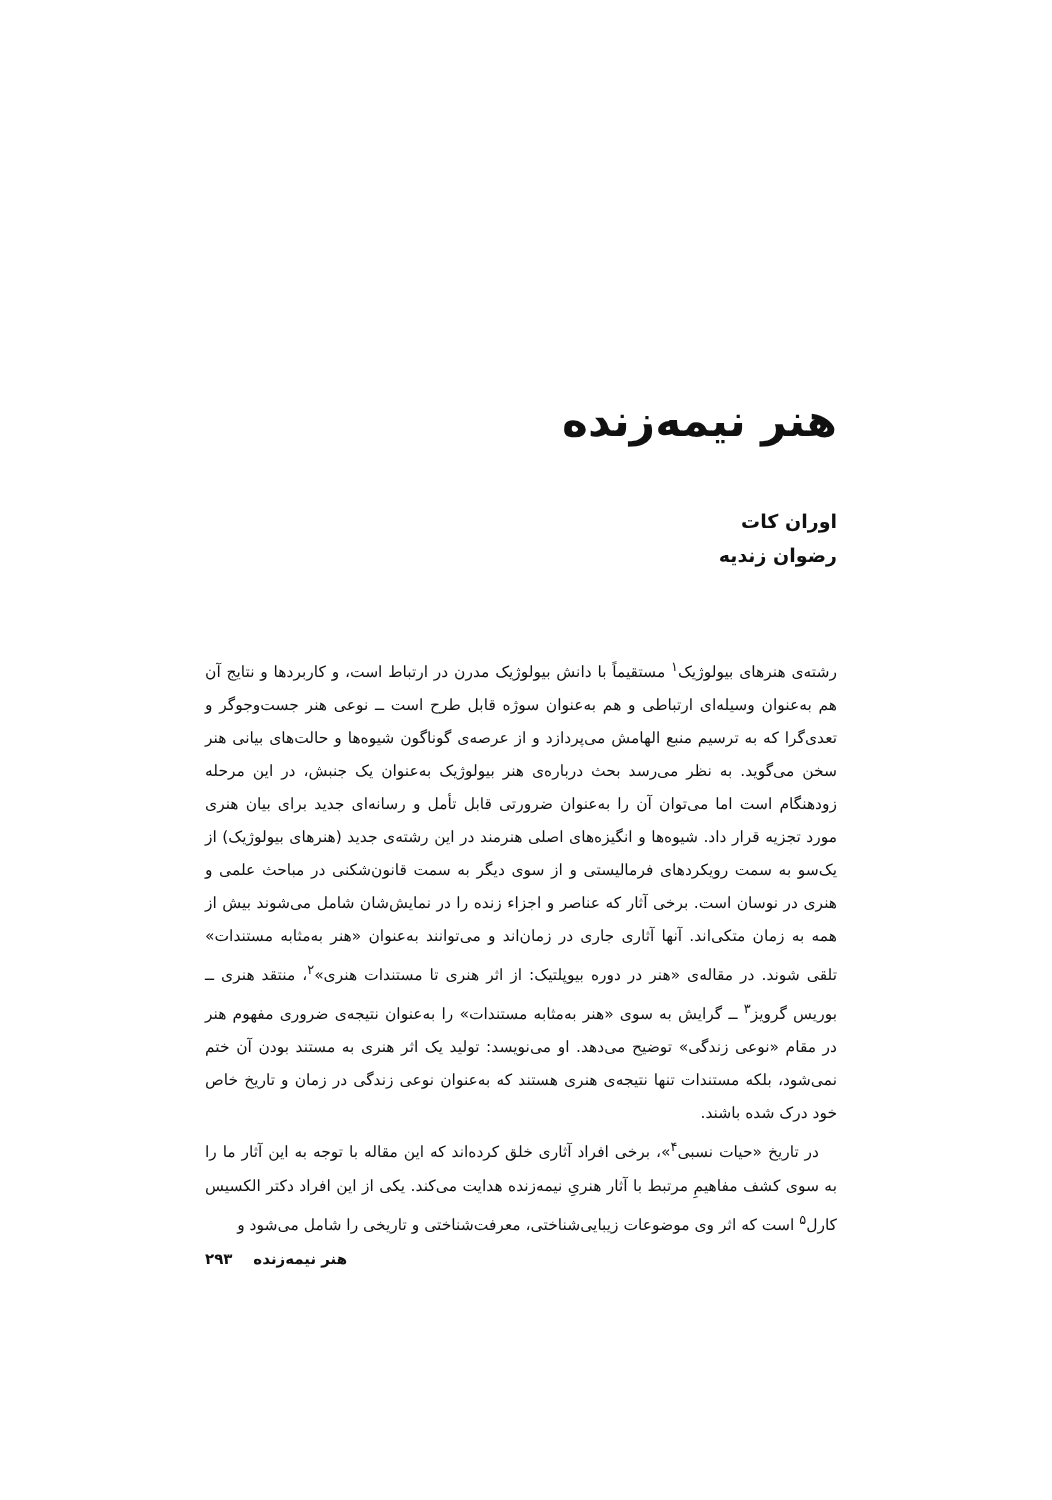هنر نیمه‌زنده
اوران کات
رضوان زندیه
رشته‌ی هنرهای بیولوژیک<sup>۱</sup> مستقیماً با دانش بیولوژیک مدرن در ارتباط است، و کاربردها و نتایج آن هم به‌عنوان وسیله‌ای ارتباطی و هم به‌عنوان سوژه قابل طرح است ــ نوعی هنر جست‌وجوگر و تعدی‌گرا که به ترسیم منبع الهامش می‌پردازد و از عرصه‌ی گوناگون شیوه‌ها و حالت‌های بیانی هنر سخن می‌گوید. به نظر می‌رسد بحث درباره‌ی هنر بیولوژیک به‌عنوان یک جنبش، در این مرحله زودهنگام است اما می‌توان آن را به‌عنوان ضرورتی قابل تأمل و رسانه‌ای جدید برای بیان هنری مورد تجزیه قرار داد. شیوه‌ها و انگیزه‌های اصلی هنرمند در این رشته‌ی جدید (هنرهای بیولوژیک) از یک‌سو به سمت رویکردهای فرمالیستی و از سوی دیگر به سمت قانون‌شکنی در مباحث علمی و هنری در نوسان است. برخی آثار که عناصر و اجزاء زنده را در نمایش‌شان شامل می‌شوند بیش از همه به زمان متکی‌اند. آنها آثاری جاری در زمان‌اند و می‌توانند به‌عنوان «هنر به‌مثابه مستندات» تلقی شوند. در مقاله‌ی «هنر در دوره بیوپلتیک: از اثر هنری تا مستندات هنری»<sup>۲</sup>، منتقد هنری ــ بوریس گرویز<sup>۳</sup> ــ گرایش به سوی «هنر به‌مثابه مستندات» را به‌عنوان نتیجه‌ی ضروری مفهوم هنر در مقام «نوعی زندگی» توضیح می‌دهد. او می‌نویسد: تولید یک اثر هنری به مستند بودن آن ختم نمی‌شود، بلکه مستندات تنها نتیجه‌ی هنری هستند که به‌عنوان نوعی زندگی در زمان و تاریخ خاص خود درک شده باشند.
در تاریخ «حیات نسبی<sup>۴</sup>»، برخی افراد آثاری خلق کرده‌اند که این مقاله با توجه به این آثار ما را به سوی کشف مفاهیمِ مرتبط با آثار هنریِ نیمه‌زنده هدایت می‌کند. یکی از این افراد دکتر الکسیس کارل<sup>۵</sup> است که اثر وی موضوعات زیبایی‌شناختی، معرفت‌شناختی و تاریخی را شامل می‌شود و
هنر نیمه‌زنده ۲۹۳